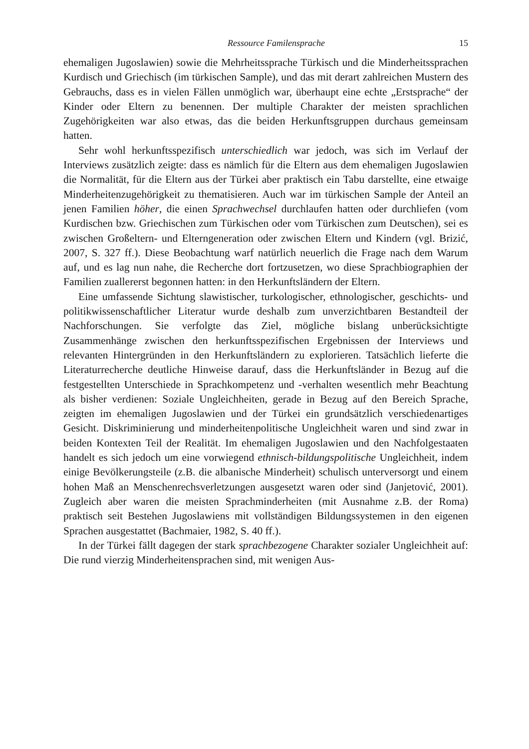Ressource Familensprache 15
ehemaligen Jugoslawien) sowie die Mehrheitssprache Türkisch und die Minderheitssprachen Kurdisch und Griechisch (im türkischen Sample), und das mit derart zahlreichen Mustern des Gebrauchs, dass es in vielen Fällen unmöglich war, überhaupt eine echte „Erstsprache“ der Kinder oder Eltern zu benennen. Der multiple Charakter der meisten sprachlichen Zugehörigkeiten war also etwas, das die beiden Herkunftsgruppen durchaus gemeinsam hatten.
Sehr wohl herkunftsspezifisch unterschiedlich war jedoch, was sich im Verlauf der Interviews zusätzlich zeigte: dass es nämlich für die Eltern aus dem ehemaligen Jugoslawien die Normalität, für die Eltern aus der Türkei aber praktisch ein Tabu darstellte, eine etwaige Minderheitenzugehörigkeit zu thematisieren. Auch war im türkischen Sample der Anteil an jenen Familien höher, die einen Sprachwechsel durchlaufen hatten oder durchliefen (vom Kurdischen bzw. Griechischen zum Türkischen oder vom Türkischen zum Deutschen), sei es zwischen Großeltern- und Elterngeneration oder zwischen Eltern und Kindern (vgl. Brizić, 2007, S. 327 ff.). Diese Beobachtung warf natürlich neuerlich die Frage nach dem Warum auf, und es lag nun nahe, die Recherche dort fortzusetzen, wo diese Sprachbiographien der Familien zuallererst begonnen hatten: in den Herkunftsländern der Eltern.
Eine umfassende Sichtung slawistischer, turkologischer, ethnologischer, geschichts- und politikwissenschaftlicher Literatur wurde deshalb zum unverzichtbaren Bestandteil der Nachforschungen. Sie verfolgte das Ziel, mögliche bislang unberücksichtigte Zusammenhänge zwischen den herkunftsspezifischen Ergebnissen der Interviews und relevanten Hintergründen in den Herkunftsländern zu explorieren. Tatsächlich lieferte die Literaturrecherche deutliche Hinweise darauf, dass die Herkunftsländer in Bezug auf die festgestellten Unterschiede in Sprachkompetenz und -verhalten wesentlich mehr Beachtung als bisher verdienen: Soziale Ungleichheiten, gerade in Bezug auf den Bereich Sprache, zeigten im ehemaligen Jugoslawien und der Türkei ein grundsätzlich verschiedenartiges Gesicht. Diskriminierung und minderheitenpolitische Ungleichheit waren und sind zwar in beiden Kontexten Teil der Realität. Im ehemaligen Jugoslawien und den Nachfolgestaaten handelt es sich jedoch um eine vorwiegend ethnisch-bildungspolitische Ungleichheit, indem einige Bevölkerungsteile (z.B. die albanische Minderheit) schulisch unterversorgt und einem hohen Maß an Menschenrechsverletzungen ausgesetzt waren oder sind (Janjetović, 2001). Zugleich aber waren die meisten Sprachminderheiten (mit Ausnahme z.B. der Roma) praktisch seit Bestehen Jugoslawiens mit vollständigen Bildungssystemen in den eigenen Sprachen ausgestattet (Bachmaier, 1982, S. 40 ff.).
In der Türkei fällt dagegen der stark sprachbezogene Charakter sozialer Ungleichheit auf: Die rund vierzig Minderheitensprachen sind, mit wenigen Aus-